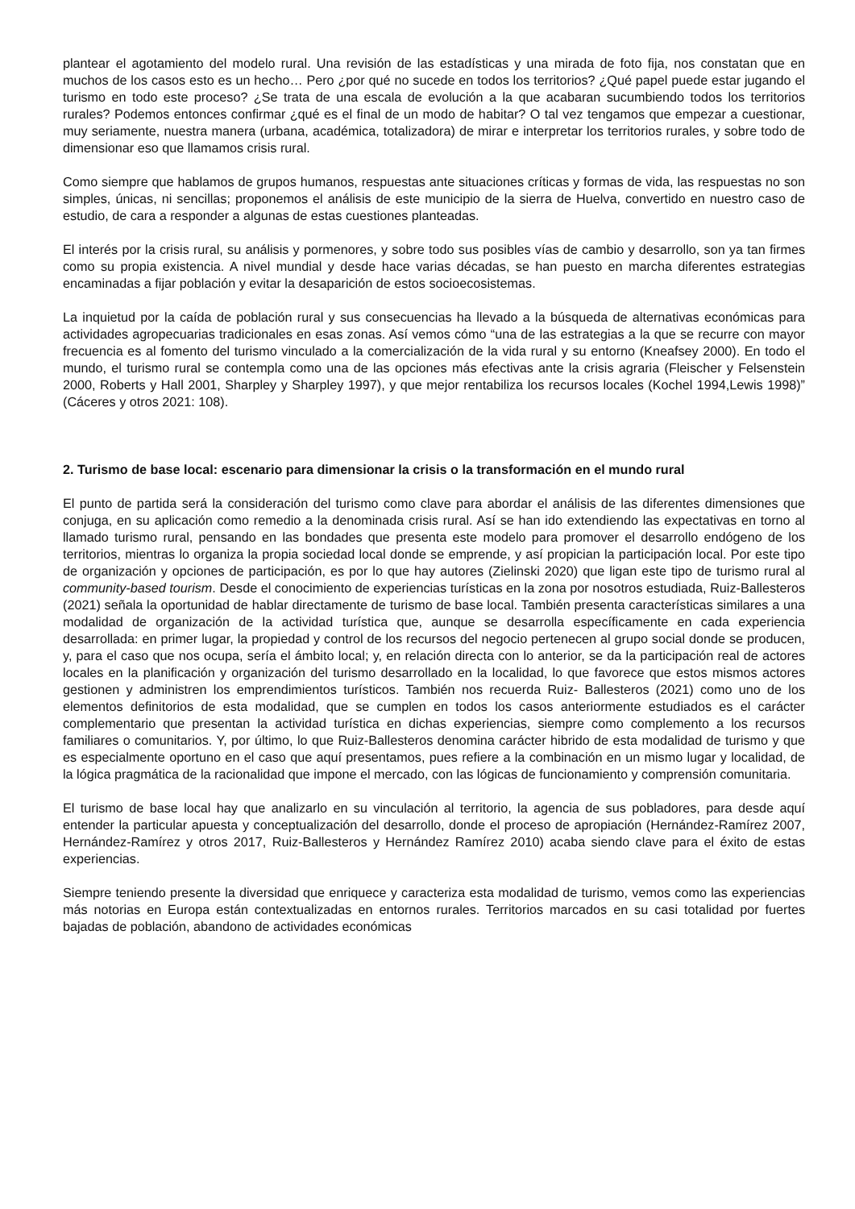plantear el agotamiento del modelo rural. Una revisión de las estadísticas y una mirada de foto fija, nos constatan que en muchos de los casos esto es un hecho… Pero ¿por qué no sucede en todos los territorios? ¿Qué papel puede estar jugando el turismo en todo este proceso? ¿Se trata de una escala de evolución a la que acabaran sucumbiendo todos los territorios rurales? Podemos entonces confirmar ¿qué es el final de un modo de habitar? O tal vez tengamos que empezar a cuestionar, muy seriamente, nuestra manera (urbana, académica, totalizadora) de mirar e interpretar los territorios rurales, y sobre todo de dimensionar eso que llamamos crisis rural.
Como siempre que hablamos de grupos humanos, respuestas ante situaciones críticas y formas de vida, las respuestas no son simples, únicas, ni sencillas; proponemos el análisis de este municipio de la sierra de Huelva, convertido en nuestro caso de estudio, de cara a responder a algunas de estas cuestiones planteadas.
El interés por la crisis rural, su análisis y pormenores, y sobre todo sus posibles vías de cambio y desarrollo, son ya tan firmes como su propia existencia. A nivel mundial y desde hace varias décadas, se han puesto en marcha diferentes estrategias encaminadas a fijar población y evitar la desaparición de estos socioecosistemas.
La inquietud por la caída de población rural y sus consecuencias ha llevado a la búsqueda de alternativas económicas para actividades agropecuarias tradicionales en esas zonas. Así vemos cómo “una de las estrategias a la que se recurre con mayor frecuencia es al fomento del turismo vinculado a la comercialización de la vida rural y su entorno (Kneafsey 2000). En todo el mundo, el turismo rural se contempla como una de las opciones más efectivas ante la crisis agraria (Fleischer y Felsenstein 2000, Roberts y Hall 2001, Sharpley y Sharpley 1997), y que mejor rentabiliza los recursos locales (Kochel 1994,Lewis 1998)” (Cáceres y otros 2021: 108).
2. Turismo de base local: escenario para dimensionar la crisis o la transformación en el mundo rural
El punto de partida será la consideración del turismo como clave para abordar el análisis de las diferentes dimensiones que conjuga, en su aplicación como remedio a la denominada crisis rural. Así se han ido extendiendo las expectativas en torno al llamado turismo rural, pensando en las bondades que presenta este modelo para promover el desarrollo endógeno de los territorios, mientras lo organiza la propia sociedad local donde se emprende, y así propician la participación local. Por este tipo de organización y opciones de participación, es por lo que hay autores (Zielinski 2020) que ligan este tipo de turismo rural al community-based tourism. Desde el conocimiento de experiencias turísticas en la zona por nosotros estudiada, Ruiz-Ballesteros (2021) señala la oportunidad de hablar directamente de turismo de base local. También presenta características similares a una modalidad de organización de la actividad turística que, aunque se desarrolla específicamente en cada experiencia desarrollada: en primer lugar, la propiedad y control de los recursos del negocio pertenecen al grupo social donde se producen, y, para el caso que nos ocupa, sería el ámbito local; y, en relación directa con lo anterior, se da la participación real de actores locales en la planificación y organización del turismo desarrollado en la localidad, lo que favorece que estos mismos actores gestionen y administren los emprendimientos turísticos. También nos recuerda Ruiz- Ballesteros (2021) como uno de los elementos definitorios de esta modalidad, que se cumplen en todos los casos anteriormente estudiados es el carácter complementario que presentan la actividad turística en dichas experiencias, siempre como complemento a los recursos familiares o comunitarios. Y, por último, lo que Ruiz-Ballesteros denomina carácter hibrido de esta modalidad de turismo y que es especialmente oportuno en el caso que aquí presentamos, pues refiere a la combinación en un mismo lugar y localidad, de la lógica pragmática de la racionalidad que impone el mercado, con las lógicas de funcionamiento y comprensión comunitaria.
El turismo de base local hay que analizarlo en su vinculación al territorio, la agencia de sus pobladores, para desde aquí entender la particular apuesta y conceptualización del desarrollo, donde el proceso de apropiación (Hernández-Ramírez 2007, Hernández-Ramírez y otros 2017, Ruiz-Ballesteros y Hernández Ramírez 2010) acaba siendo clave para el éxito de estas experiencias.
Siempre teniendo presente la diversidad que enriquece y caracteriza esta modalidad de turismo, vemos como las experiencias más notorias en Europa están contextualizadas en entornos rurales. Territorios marcados en su casi totalidad por fuertes bajadas de población, abandono de actividades económicas